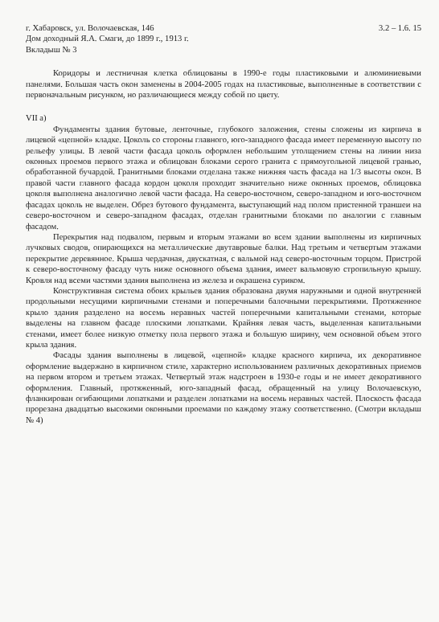г. Хабаровск, ул. Волочаевская, 146
Дом доходный Я.А. Смаги, до 1899 г., 1913 г.
Вкладыш № 3
3.2 – 1.6. 15
Коридоры и лестничная клетка облицованы в 1990-е годы пластиковыми и алюминиевыми панелями. Большая часть окон заменены в 2004-2005 годах на пластиковые, выполненные в соответствии с первоначальным рисунком, но различающиеся между собой по цвету.
VII а)
Фундаменты здания бутовые, ленточные, глубокого заложения, стены сложены из кирпича в лицевой «цепной» кладке. Цоколь со стороны главного, юго-западного фасада имеет переменную высоту по рельефу улицы. В левой части фасада цоколь оформлен небольшим утолщением стены на линии низа оконных проемов первого этажа и облицован блоками серого гранита с прямоугольной лицевой гранью, обработанной бучардой. Гранитными блоками отделана также нижняя часть фасада на 1/3 высоты окон. В правой части главного фасада кордон цоколя проходит значительно ниже оконных проемов, облицовка цоколя выполнена аналогично левой части фасада. На северо-восточном, северо-западном и юго-восточном фасадах цоколь не выделен. Обрез бутового фундамента, выступающий над полом пристенной траншеи на северо-восточном и северо-западном фасадах, отделан гранитными блоками по аналогии с главным фасадом.
Перекрытия над подвалом, первым и вторым этажами во всем здании выполнены из кирпичных лучковых сводов, опирающихся на металлические двутавровые балки. Над третьим и четвертым этажами перекрытие деревянное. Крыша чердачная, двускатная, с вальмой над северо-восточным торцом. Пристрой к северо-восточному фасаду чуть ниже основного объема здания, имеет вальмовую стропильную крышу. Кровля над всеми частями здания выполнена из железа и окрашена суриком.
Конструктивная система обоих крыльев здания образована двумя наружными и одной внутренней продольными несущими кирпичными стенами и поперечными балочными перекрытиями. Протяженное крыло здания разделено на восемь неравных частей поперечными капитальными стенами, которые выделены на главном фасаде плоскими лопатками. Крайняя левая часть, выделенная капитальными стенами, имеет более низкую отметку пола первого этажа и большую ширину, чем основной объем этого крыла здания.
Фасады здания выполнены в лицевой, «цепной» кладке красного кирпича, их декоративное оформление выдержано в кирпичном стиле, характерно использованием различных декоративных приемов на первом втором и третьем этажах. Четвертый этаж надстроен в 1930-е годы и не имеет декоративного оформления. Главный, протяженный, юго-западный фасад, обращенный на улицу Волочаевскую, фланкирован огибающими лопатками и разделен лопатками на восемь неравных частей. Плоскость фасада прорезана двадцатью высокими оконными проемами по каждому этажу соответственно. (Смотри вкладыш № 4)